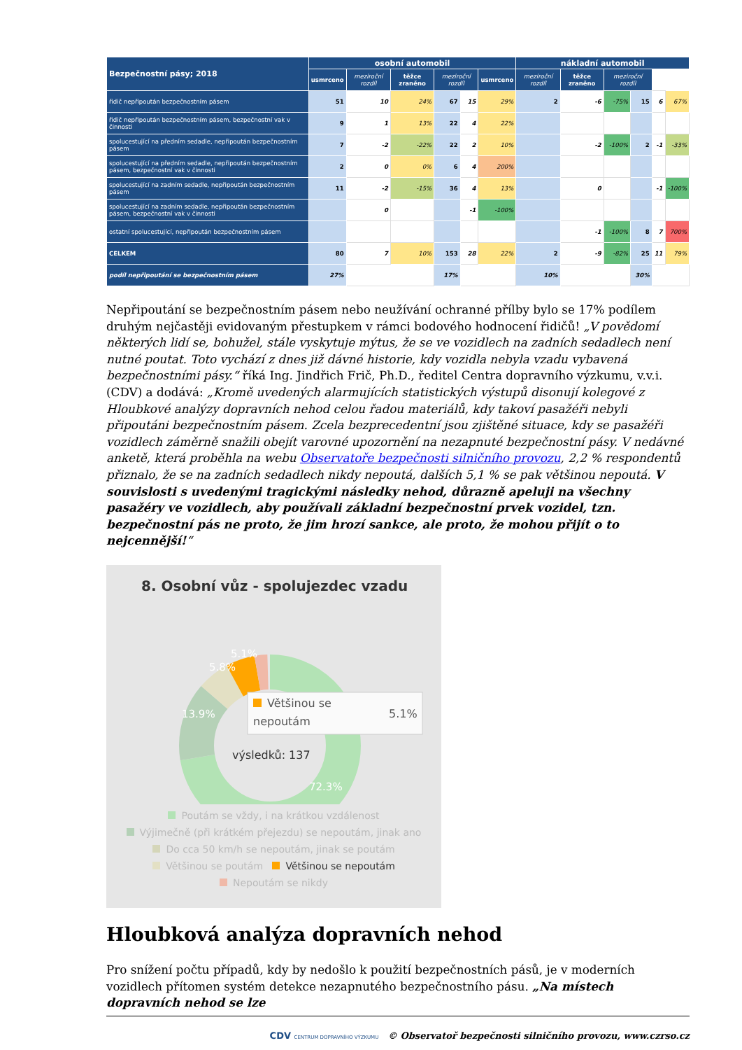| Bezpečnostní pásy; 2018 | osobní automobil | | | | | | nákladní automobil | | | | | |
| --- | --- | --- | --- | --- | --- | --- | --- | --- | --- | --- | --- | --- |
| | usmrceno | meziroční rozdíl | těžce zraněno | meziroční rozdíl | | usmrceno | meziroční rozdíl | těžce zraněno | meziroční rozdíl | | | |
| řidič nepřipoután bezpečnostním pásem | 51 | 10 | 24% | 67 | 15 | 29% | 2 | -6 | -75% | 15 | 6 | 67% |
| řidič nepřipoután bezpečnostním pásem, bezpečnostní vak v činnosti | 9 | 1 | 13% | 22 | 4 | 22% | | | | | | |
| spolucestující na předním sedadle, nepřipoután bezpečnostním pásem | 7 | -2 | -22% | 22 | 2 | 10% | | -2 | -100% | 2 | -1 | -33% |
| spolucestující na předním sedadle, nepřipoután bezpečnostním pásem, bezpečnostní vak v činnosti | 2 | 0 | 0% | 6 | 4 | 200% | | | | | | |
| spolucestující na zadním sedadle, nepřipoután bezpečnostním pásem | 11 | -2 | -15% | 36 | 4 | 13% | | 0 | | | -1 | -100% |
| spolucestující na zadním sedadle, nepřipoután bezpečnostním pásem, bezpečnostní vak v činnosti | | 0 | | | -1 | -100% | | | | | | |
| ostatní spolucestující, nepřipoután bezpečnostním pásem | | | | | | | | -1 | -100% | 8 | 7 | 700% |
| CELKEM | 80 | 7 | 10% | 153 | 28 | 22% | 2 | -9 | -82% | 25 | 11 | 79% |
| podíl nepřipoutání se bezpečnostním pásem | 27% | | | 17% | | | 10% | | | 30% | | |
Nepřipoutání se bezpečnostním pásem nebo neužívání ochranné přílby bylo se 17% podílem druhým nejčastěji evidovaným přestupkem v rámci bodového hodnocení řidičů! „V povědomí některých lidí se, bohužel, stále vyskytuje mýtus, že se ve vozidlech na zadních sedadlech není nutné poutat. Toto vychází z dnes již dávné historie, kdy vozidla nebyla vzadu vybavená bezpečnostními pásy.“ říká Ing. Jindřich Frič, Ph.D., ředitel Centra dopravního výzkumu, v.v.i. (CDV) a dodává: „Kromě uvedených alarmujících statistických výstupů disonují kolegové z Hloubkové analýzy dopravních nehod celou řadou materiálů, kdy takoví pasažéři nebyli připoutáni bezpečnostním pásem. Zcela bezprecedentní jsou zjištěné situace, kdy se pasažéři vozidlech záměrně snažili obejít varovné upozornění na nezapnuté bezpečnostní pásy. V nedávné anketě, která proběhla na webu Observatoře bezpečnosti silničního provozu, 2,2 % respondentů přiznalo, že se na zadních sedadlech nikdy nepoutá, dalších 5,1 % se pak většinou nepoutá. V souvislosti s uvedenými tragickými následky nehod, důrazně apeluji na všechny pasažéry ve vozidlech, aby používali základní bezpečnostní prvek vozidel, tzn. bezpečnostní pás ne proto, že jim hrozí sankce, ale proto, že mohou přijít o to nejcennější!“
8. Osobní vůz - spolujezdec vzadu
72.3%
13.9%
5.8%
5.1%
Většinou se
nepoutám
5.1%
výsledků: 137
Poutám se vždy, i na krátkou vzdálenost
Výjimečně (při krátkém přejezdu) se nepoutám, jinak ano
Do cca 50 km/h se nepoutám, jinak se poutám
Většinou se poutám Většinou se nepoutám
Nepoutám se nikdy
Hloubková analýza dopravních nehod
Pro snížení počtu případů, kdy by nedošlo k použití bezpečnostních pásů, je v moderních vozidlech přítomen systém detekce nezapnutého bezpečnostního pásu. „Na místech dopravních nehod se lze
CDV CENTRUM DOPRAVNÍHO VÝZKUMU © Observatoř bezpečnosti silničního provozu, www.czrso.cz